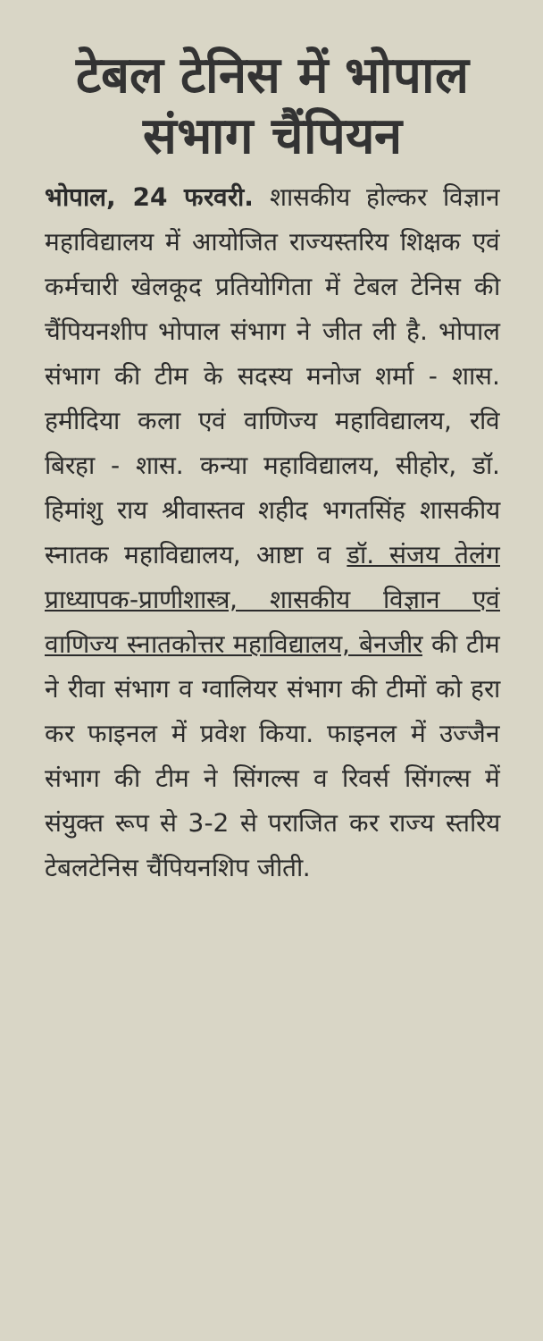टेबल टेनिस में भोपाल संभाग चैंपियन
भोपाल, 24 फरवरी. शासकीय होल्कर विज्ञान महाविद्यालय में आयोजित राज्यस्तरिय शिक्षक एवं कर्मचारी खेलकूद प्रतियोगिता में टेबल टेनिस की चैंपियनशीप भोपाल संभाग ने जीत ली है. भोपाल संभाग की टीम के सदस्य मनोज शर्मा - शास. हमीदिया कला एवं वाणिज्य महाविद्यालय, रवि बिरहा - शास. कन्या महाविद्यालय, सीहोर, डॉ. हिमांशु राय श्रीवास्तव शहीद भगतसिंह शासकीय स्नातक महाविद्यालय, आष्टा व डॉ. संजय तेलंग प्राध्यापक-प्राणीशास्त्र, शासकीय विज्ञान एवं वाणिज्य स्नातकोत्तर महाविद्यालय, बेनजीर की टीम ने रीवा संभाग व ग्वालियर संभाग की टीमों को हरा कर फाइनल में प्रवेश किया. फाइनल में उज्जैन संभाग की टीम ने सिंगल्स व रिवर्स सिंगल्स में संयुक्त रूप से 3-2 से पराजित कर राज्य स्तरिय टेबलटेनिस चैंपियनशिप जीती.